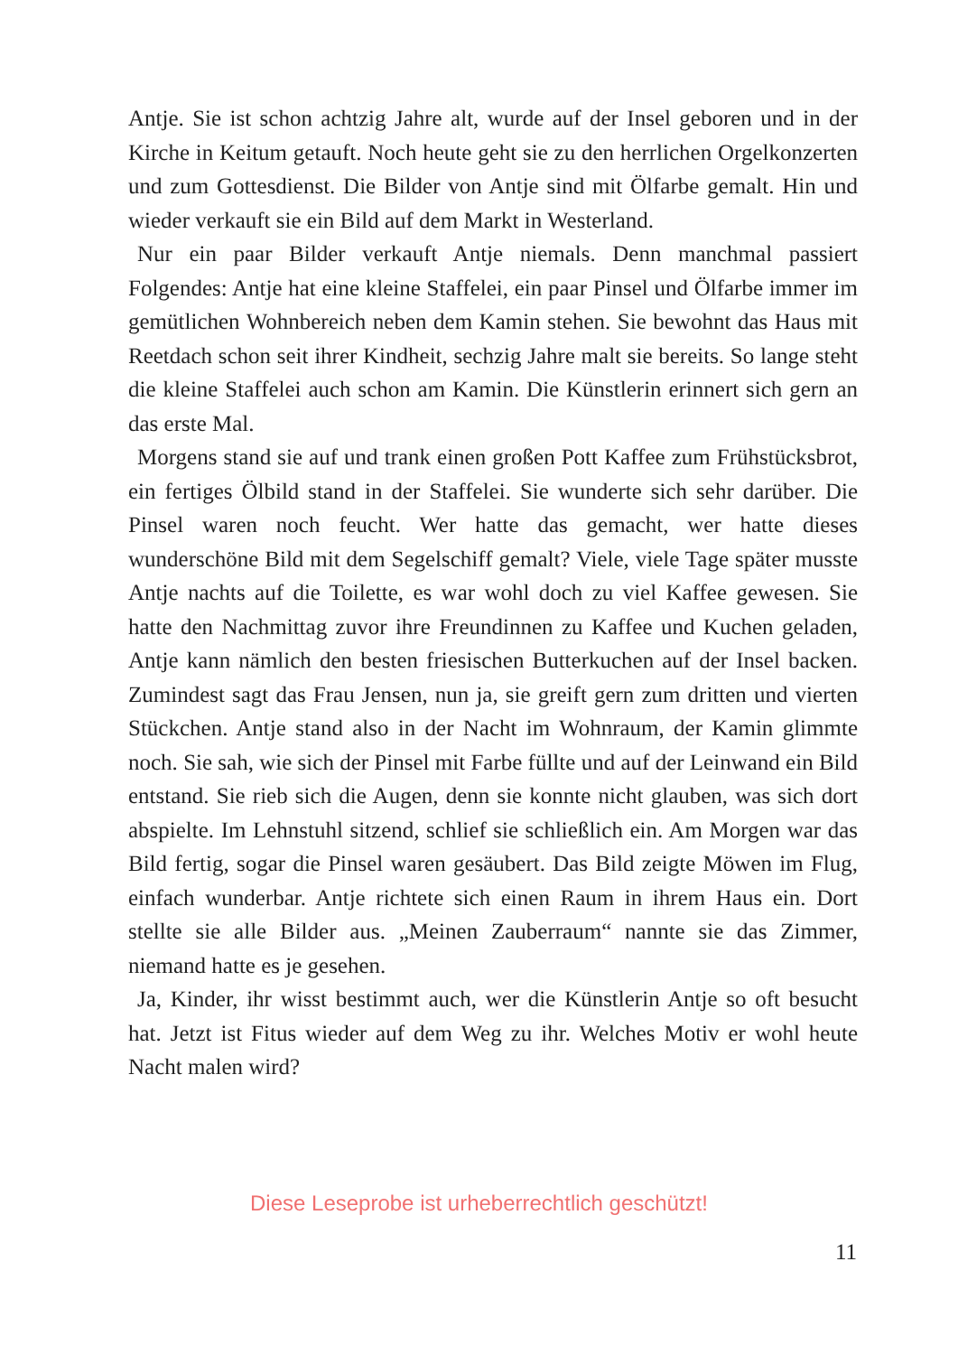Antje. Sie ist schon achtzig Jahre alt, wurde auf der Insel geboren und in der Kirche in Keitum getauft. Noch heute geht sie zu den herrlichen Orgelkonzerten und zum Gottesdienst. Die Bilder von Antje sind mit Ölfarbe gemalt. Hin und wieder verkauft sie ein Bild auf dem Markt in Westerland.
Nur ein paar Bilder verkauft Antje niemals. Denn manchmal passiert Folgendes: Antje hat eine kleine Staffelei, ein paar Pinsel und Ölfarbe immer im gemütlichen Wohnbereich neben dem Kamin stehen. Sie bewohnt das Haus mit Reetdach schon seit ihrer Kindheit, sechzig Jahre malt sie bereits. So lange steht die kleine Staffelei auch schon am Kamin. Die Künstlerin erinnert sich gern an das erste Mal.
Morgens stand sie auf und trank einen großen Pott Kaffee zum Frühstücksbrot, ein fertiges Ölbild stand in der Staffelei. Sie wunderte sich sehr darüber. Die Pinsel waren noch feucht. Wer hatte das gemacht, wer hatte dieses wunderschöne Bild mit dem Segelschiff gemalt? Viele, viele Tage später musste Antje nachts auf die Toilette, es war wohl doch zu viel Kaffee gewesen. Sie hatte den Nachmittag zuvor ihre Freundinnen zu Kaffee und Kuchen geladen, Antje kann nämlich den besten friesischen Butterkuchen auf der Insel backen. Zumindest sagt das Frau Jensen, nun ja, sie greift gern zum dritten und vierten Stückchen. Antje stand also in der Nacht im Wohnraum, der Kamin glimmte noch. Sie sah, wie sich der Pinsel mit Farbe füllte und auf der Leinwand ein Bild entstand. Sie rieb sich die Augen, denn sie konnte nicht glauben, was sich dort abspielte. Im Lehnstuhl sitzend, schlief sie schließlich ein. Am Morgen war das Bild fertig, sogar die Pinsel waren gesäubert. Das Bild zeigte Möwen im Flug, einfach wunderbar. Antje richtete sich einen Raum in ihrem Haus ein. Dort stellte sie alle Bilder aus. „Meinen Zauberraum“ nannte sie das Zimmer, niemand hatte es je gesehen.
Ja, Kinder, ihr wisst bestimmt auch, wer die Künstlerin Antje so oft besucht hat. Jetzt ist Fitus wieder auf dem Weg zu ihr. Welches Motiv er wohl heute Nacht malen wird?
Diese Leseprobe ist urheberrechtlich geschützt!
11